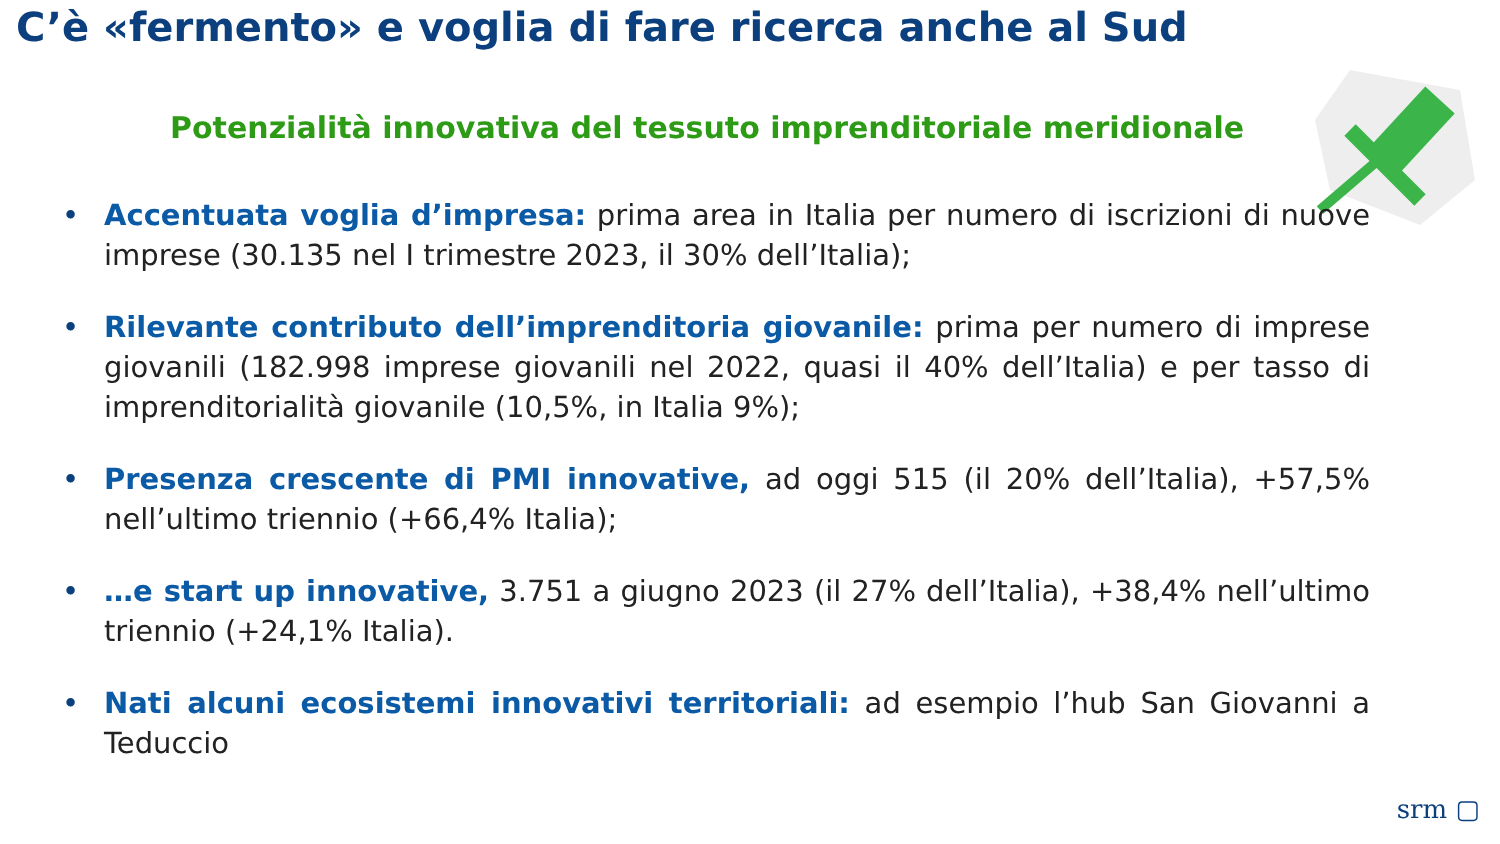C’è «fermento» e voglia di fare ricerca anche al Sud
Potenzialità innovativa del tessuto imprenditoriale meridionale
• Accentuata voglia d’impresa: prima area in Italia per numero di iscrizioni di nuove imprese (30.135 nel I trimestre 2023, il 30% dell’Italia);
• Rilevante contributo dell’imprenditoria giovanile: prima per numero di imprese giovanili (182.998 imprese giovanili nel 2022, quasi il 40% dell’Italia) e per tasso di imprenditorialità giovanile (10,5%, in Italia 9%);
• Presenza crescente di PMI innovative, ad oggi 515 (il 20% dell’Italia), +57,5% nell’ultimo triennio (+66,4% Italia);
• …e start up innovative, 3.751 a giugno 2023 (il 27% dell’Italia), +38,4% nell’ultimo triennio (+24,1% Italia).
• Nati alcuni ecosistemi innovativi territoriali: ad esempio l’hub San Giovanni a Teduccio
srm ▢